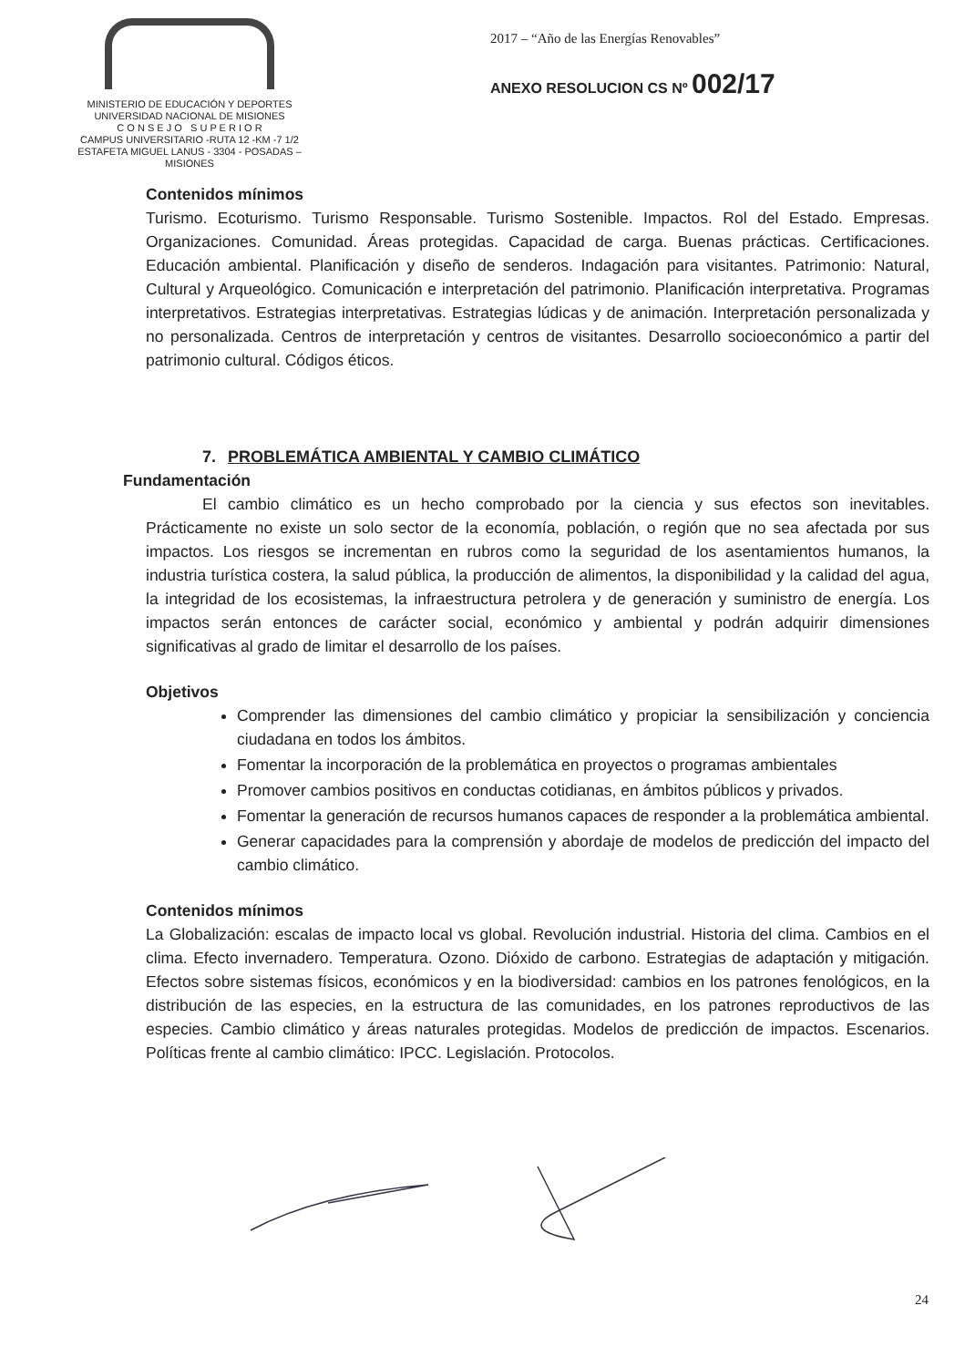MINISTERIO DE EDUCACIÓN Y DEPORTES
UNIVERSIDAD NACIONAL DE MISIONES
C O N S E J O S U P E R I O R
CAMPUS UNIVERSITARIO -RUTA 12 -KM -7 1/2
ESTAFETA MIGUEL LANUS - 3304 - POSADAS – MISIONES
2017 – “Año de las Energías Renovables”
ANEXO RESOLUCION CS Nº 002/17
Contenidos mínimos
Turismo. Ecoturismo. Turismo Responsable. Turismo Sostenible. Impactos. Rol del Estado. Empresas. Organizaciones. Comunidad. Áreas protegidas. Capacidad de carga. Buenas prácticas. Certificaciones. Educación ambiental. Planificación y diseño de senderos. Indagación para visitantes. Patrimonio: Natural, Cultural y Arqueológico. Comunicación e interpretación del patrimonio. Planificación interpretativa. Programas interpretativos. Estrategias interpretativas. Estrategias lúdicas y de animación. Interpretación personalizada y no personalizada. Centros de interpretación y centros de visitantes. Desarrollo socioeconómico a partir del patrimonio cultural. Códigos éticos.
7. PROBLEMÁTICA AMBIENTAL Y CAMBIO CLIMÁTICO
Fundamentación
El cambio climático es un hecho comprobado por la ciencia y sus efectos son inevitables. Prácticamente no existe un solo sector de la economía, población, o región que no sea afectada por sus impactos. Los riesgos se incrementan en rubros como la seguridad de los asentamientos humanos, la industria turística costera, la salud pública, la producción de alimentos, la disponibilidad y la calidad del agua, la integridad de los ecosistemas, la infraestructura petrolera y de generación y suministro de energía. Los impactos serán entonces de carácter social, económico y ambiental y podrán adquirir dimensiones significativas al grado de limitar el desarrollo de los países.
Objetivos
Comprender las dimensiones del cambio climático y propiciar la sensibilización y conciencia ciudadana en todos los ámbitos.
Fomentar la incorporación de la problemática en proyectos o programas ambientales
Promover cambios positivos en conductas cotidianas, en ámbitos públicos y privados.
Fomentar la generación de recursos humanos capaces de responder a la problemática ambiental.
Generar capacidades para la comprensión y abordaje de modelos de predicción del impacto del cambio climático.
Contenidos mínimos
La Globalización: escalas de impacto local vs global. Revolución industrial. Historia del clima. Cambios en el clima. Efecto invernadero. Temperatura. Ozono. Dióxido de carbono. Estrategias de adaptación y mitigación. Efectos sobre sistemas físicos, económicos y en la biodiversidad: cambios en los patrones fenológicos, en la distribución de las especies, en la estructura de las comunidades, en los patrones reproductivos de las especies. Cambio climático y áreas naturales protegidas. Modelos de predicción de impactos. Escenarios. Políticas frente al cambio climático: IPCC. Legislación. Protocolos.
24